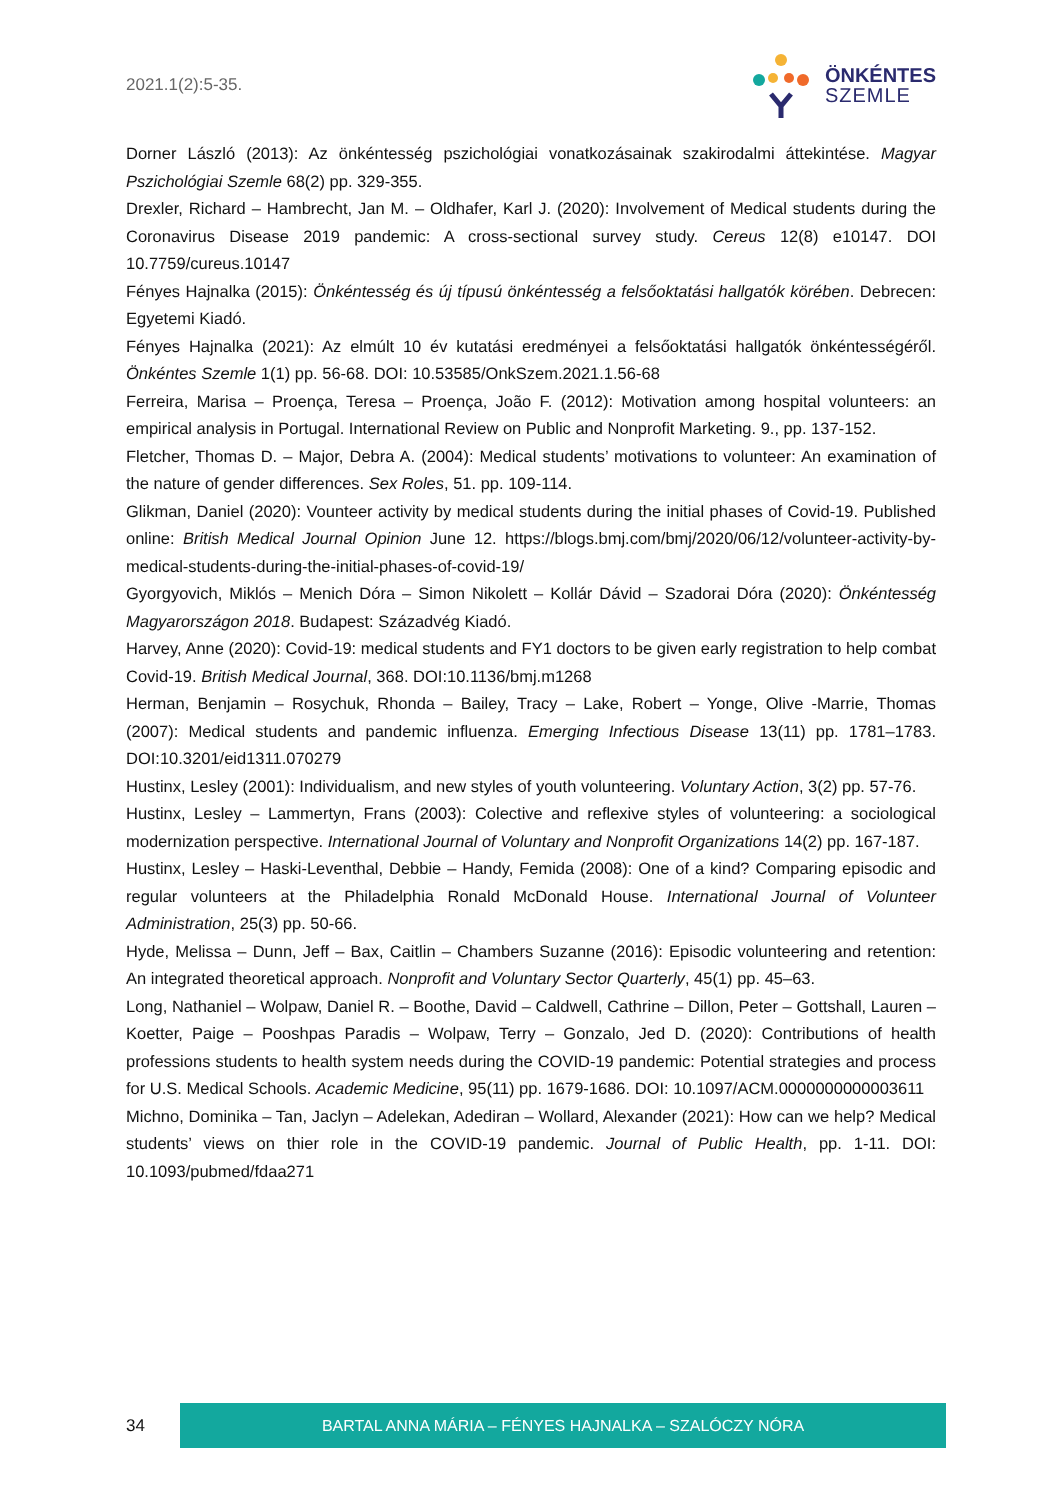2021.1(2):5-35.
ÖNKÉNTES
SZEMLE
Dorner László (2013): Az önkéntesség pszichológiai vonatkozásainak szakirodalmi áttekintése. Magyar Pszichológiai Szemle 68(2) pp. 329-355.
Drexler, Richard – Hambrecht, Jan M. – Oldhafer, Karl J. (2020): Involvement of Medical students during the Coronavirus Disease 2019 pandemic: A cross-sectional survey study. Cereus 12(8) e10147. DOI 10.7759/cureus.10147
Fényes Hajnalka (2015): Önkéntesség és új típusú önkéntesség a felsőoktatási hallgatók körében. Debrecen: Egyetemi Kiadó.
Fényes Hajnalka (2021): Az elmúlt 10 év kutatási eredményei a felsőoktatási hallgatók önkéntességéről. Önkéntes Szemle 1(1) pp. 56-68. DOI: 10.53585/OnkSzem.2021.1.56-68
Ferreira, Marisa – Proença, Teresa – Proença, João F. (2012): Motivation among hospital volunteers: an empirical analysis in Portugal. International Review on Public and Nonprofit Marketing. 9., pp. 137-152.
Fletcher, Thomas D. – Major, Debra A. (2004): Medical students’ motivations to volunteer: An examination of the nature of gender differences. Sex Roles, 51. pp. 109-114.
Glikman, Daniel (2020): Vounteer activity by medical students during the initial phases of Covid-19. Published online: British Medical Journal Opinion June 12. https://blogs.bmj.com/bmj/2020/06/12/volunteer-activity-by-medical-students-during-the-initial-phases-of-covid-19/
Gyorgyovich, Miklós – Menich Dóra – Simon Nikolett – Kollár Dávid – Szadorai Dóra (2020): Önkéntesség Magyarországon 2018. Budapest: Századvég Kiadó.
Harvey, Anne (2020): Covid-19: medical students and FY1 doctors to be given early registration to help combat Covid-19. British Medical Journal, 368. DOI:10.1136/bmj.m1268
Herman, Benjamin – Rosychuk, Rhonda – Bailey, Tracy – Lake, Robert – Yonge, Olive -Marrie, Thomas (2007): Medical students and pandemic influenza. Emerging Infectious Disease 13(11) pp. 1781–1783. DOI:10.3201/eid1311.070279
Hustinx, Lesley (2001): Individualism, and new styles of youth volunteering. Voluntary Action, 3(2) pp. 57-76.
Hustinx, Lesley – Lammertyn, Frans (2003): Colective and reflexive styles of volunteering: a sociological modernization perspective. International Journal of Voluntary and Nonprofit Organizations 14(2) pp. 167-187.
Hustinx, Lesley – Haski-Leventhal, Debbie – Handy, Femida (2008): One of a kind? Comparing episodic and regular volunteers at the Philadelphia Ronald McDonald House. International Journal of Volunteer Administration, 25(3) pp. 50-66.
Hyde, Melissa – Dunn, Jeff – Bax, Caitlin – Chambers Suzanne (2016): Episodic volunteering and retention: An integrated theoretical approach. Nonprofit and Voluntary Sector Quarterly, 45(1) pp. 45–63.
Long, Nathaniel – Wolpaw, Daniel R. – Boothe, David – Caldwell, Cathrine – Dillon, Peter – Gottshall, Lauren – Koetter, Paige – Pooshpas Paradis – Wolpaw, Terry – Gonzalo, Jed D. (2020): Contributions of health professions students to health system needs during the COVID-19 pandemic: Potential strategies and process for U.S. Medical Schools. Academic Medicine, 95(11) pp. 1679-1686. DOI: 10.1097/ACM.0000000000003611
Michno, Dominika – Tan, Jaclyn – Adelekan, Adediran – Wollard, Alexander (2021): How can we help? Medical students’ views on thier role in the COVID-19 pandemic. Journal of Public Health, pp. 1-11. DOI: 10.1093/pubmed/fdaa271
34
BARTAL ANNA MÁRIA – FÉNYES HAJNALKA – SZALÓCZY NÓRA